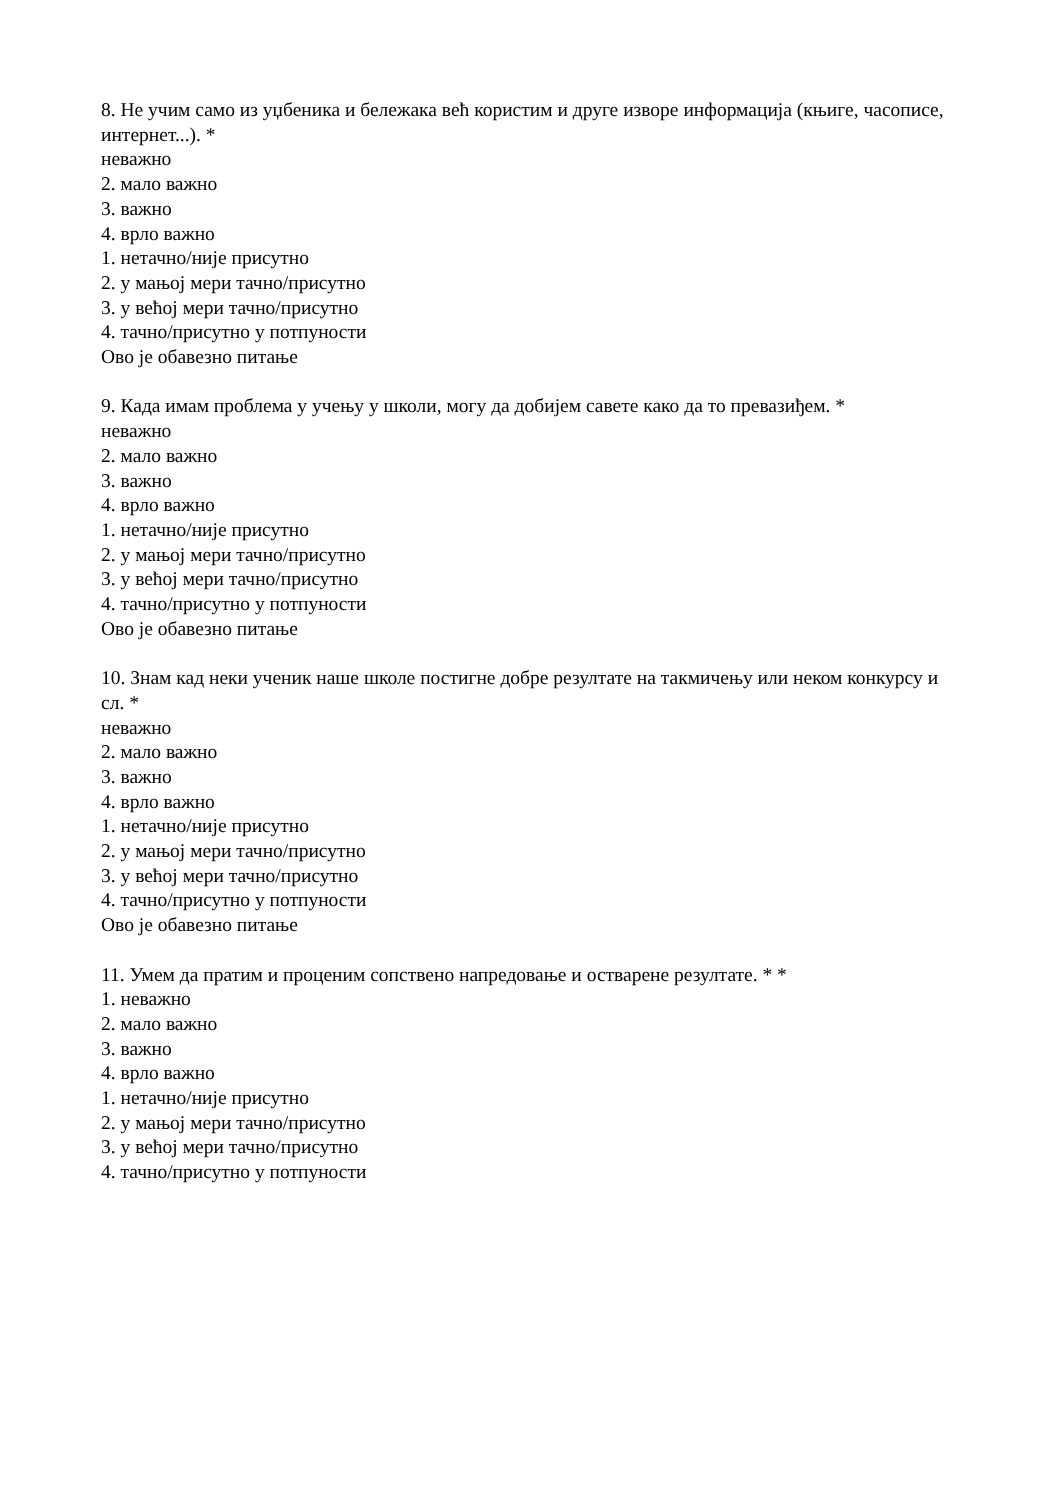8. Не учим само из уџбеника и бележака већ користим и друге изворе информација (књиге, часописе, интернет...). *
неважно
2. мало важно
3. важно
4. врло важно
1. нетачно/није присутно
2. у мањој мери тачно/присутно
3. у већој мери тачно/присутно
4. тачно/присутно у потпуности
Ово је обавезно питање
9. Када имам проблема у учењу у школи, могу да добијем савете како да то превазиђем. *
неважно
2. мало важно
3. важно
4. врло важно
1. нетачно/није присутно
2. у мањој мери тачно/присутно
3. у већој мери тачно/присутно
4. тачно/присутно у потпуности
Ово је обавезно питање
10. Знам кад неки ученик наше школе постигне добре резултате на такмичењу или неком конкурсу и сл. *
неважно
2. мало важно
3. важно
4. врло важно
1. нетачно/није присутно
2. у мањој мери тачно/присутно
3. у већој мери тачно/присутно
4. тачно/присутно у потпуности
Ово је обавезно питање
11. Умем да пратим и проценим сопствено напредовање и остварене резултате. * *
1. неважно
2. мало важно
3. важно
4. врло важно
1. нетачно/није присутно
2. у мањој мери тачно/присутно
3. у већој мери тачно/присутно
4. тачно/присутно у потпуности